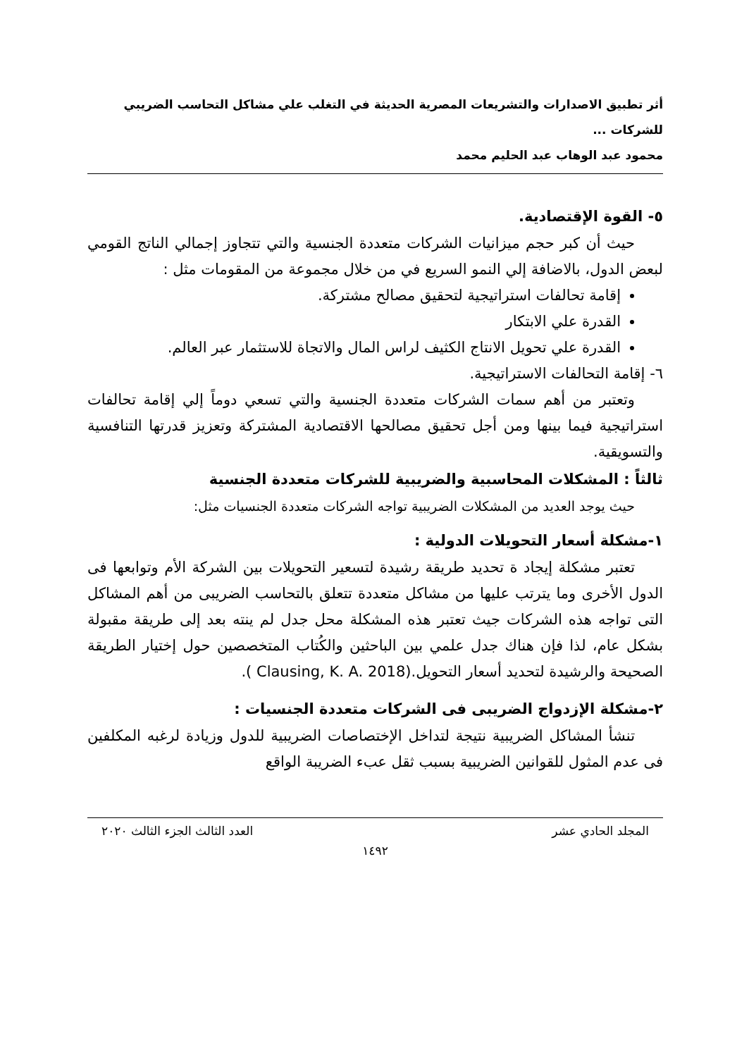أثر تطبيق الاصدارات والتشريعات المصرية الحديثة في التغلب علي مشاكل التحاسب الضريبي للشركات ...
محمود عبد الوهاب عبد الحليم محمد
٥- القوة الإقتصادية.
حيث أن كبر حجم ميزانيات الشركات متعددة الجنسية والتي تتجاوز إجمالي الناتج القومي لبعض الدول، بالاضافة إلي النمو السريع في من خلال مجموعة من المقومات مثل :
إقامة تحالفات استراتيجية لتحقيق مصالح مشتركة.
القدرة علي الابتكار
القدرة علي تحويل الانتاج الكثيف لراس المال والاتجاة للاستثمار عبر العالم.
٦- إقامة التحالفات الاستراتيجية.
وتعتبر من أهم سمات الشركات متعددة الجنسية والتي تسعي دوماً إلي إقامة تحالفات استراتيجية فيما بينها ومن أجل تحقيق مصالحها الاقتصادية المشتركة وتعزيز قدرتها التنافسية والتسويقية.
ثالثاً : المشكلات المحاسبية والضريبية للشركات متعددة الجنسية
حيث يوجد العديد من المشكلات الضريبية تواجه الشركات متعددة الجنسيات مثل:
١-مشكلة أسعار التحويلات الدولية :
تعتبر مشكلة إيجاد ة تحديد طريقة رشيدة لتسعير التحويلات بين الشركة الأم وتوابعها فى الدول الأخرى وما يترتب عليها من مشاكل متعددة تتعلق بالتحاسب الضريبى من أهم المشاكل التى تواجه هذه الشركات جيث تعتبر هذه المشكلة محل جدل لم ينته بعد إلى طريقة مقبولة بشكل عام، لذا فإن هناك جدل علمي بين الباحثين والكُتاب المتخصصين حول إختيار الطريقة الصحيحة والرشيدة لتحديد أسعار التحويل.(Clausing, K. A. 2018 ).
٢-مشكلة الإزدواج الضريبى فى الشركات متعددة الجنسيات :
تنشأ المشاكل الضريبية نتيجة لتداخل الإختصاصات الضريبية للدول وزيادة لرغبه المكلفين فى عدم المثول للقوانين الضريبية بسبب ثقل عبء الضريبة الواقع
المجلد الحادي عشر العدد الثالث الجزء الثالث ٢٠٢٠
١٤٩٢